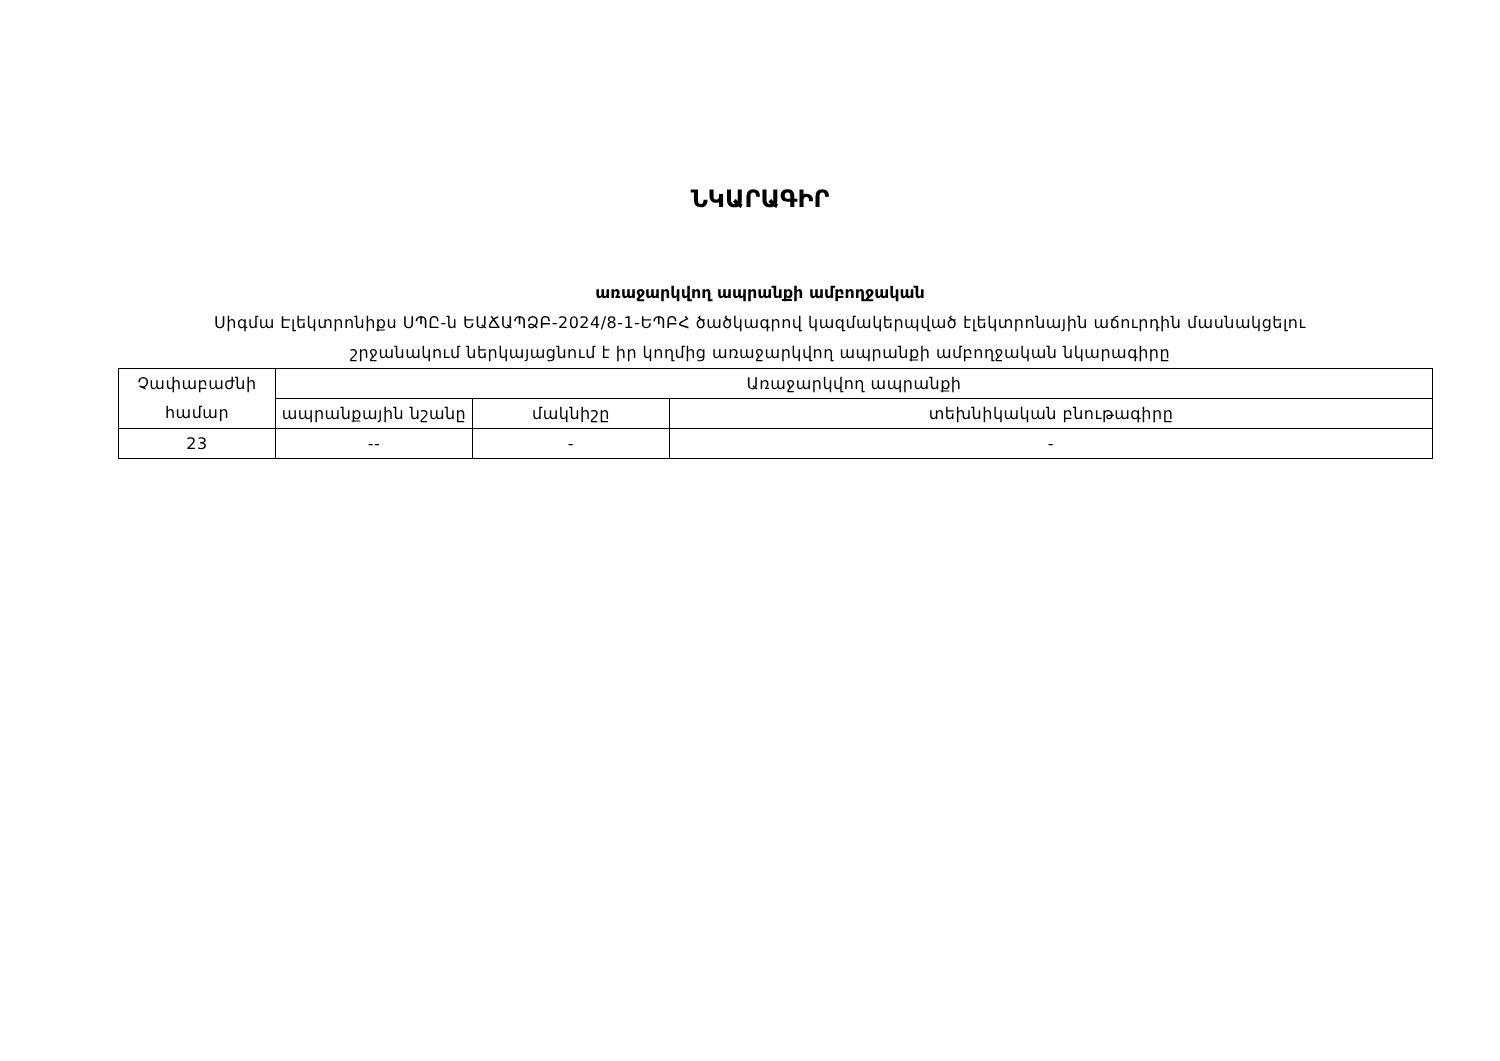ՆԿԱՐԱԳԻՐ
առաջարկվող ապրանքի ամբողջական
Սիգմա Էլեկտրոնիքս ՍՊԸ-ն ԵԱՃԱՊՁԲ-2024/8-1-ԵՊԲՀ ծածկագրով կազմակերպված էլեկտրոնային աճուրդին մասնակցելու շրջանակում ներկայացնում է իր կողմից առաջարկվող ապրանքի ամբողջական նկարագիրը
| Չափաբաժնի համար | Առաջարկվող ապրանքի | | |
| --- | --- | --- | --- |
| | ապրանքային նշանը | մակնիշը | տեխնիկական բնութագիրը |
| 23 | -- | - | - |